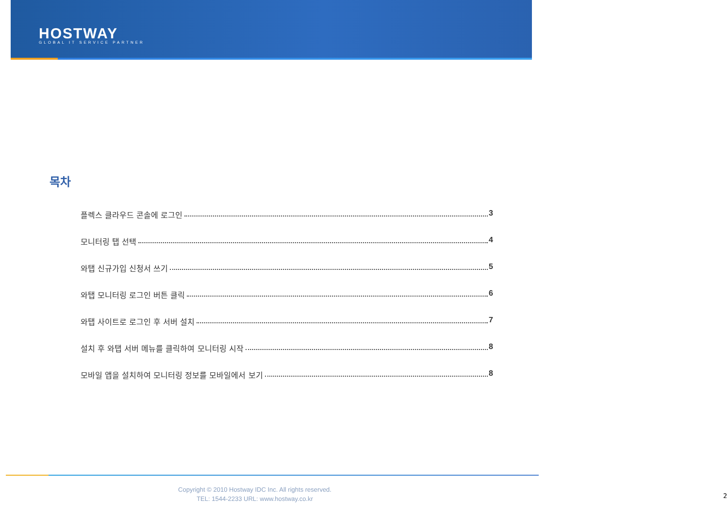HOSTWAY
GLOBAL IT SERVICE PARTNER
목차
플렉스 클라우드 콘솔에 로그인 3
모니터링 탭 선택 4
와탭 신규가입 신청서 쓰기 5
와탭 모니터링 로그인 버튼 클릭 6
와탭 사이트로 로그인 후 서버 설치 7
설치 후 와탭 서버 메뉴를 클릭하여 모니터링 시작 8
모바일 앱을 설치하여 모니터링 정보를 모바일에서 보기 8
Copyright © 2010 Hostway IDC Inc. All rights reserved.
TEL: 1544-2233 URL: www.hostway.co.kr
2